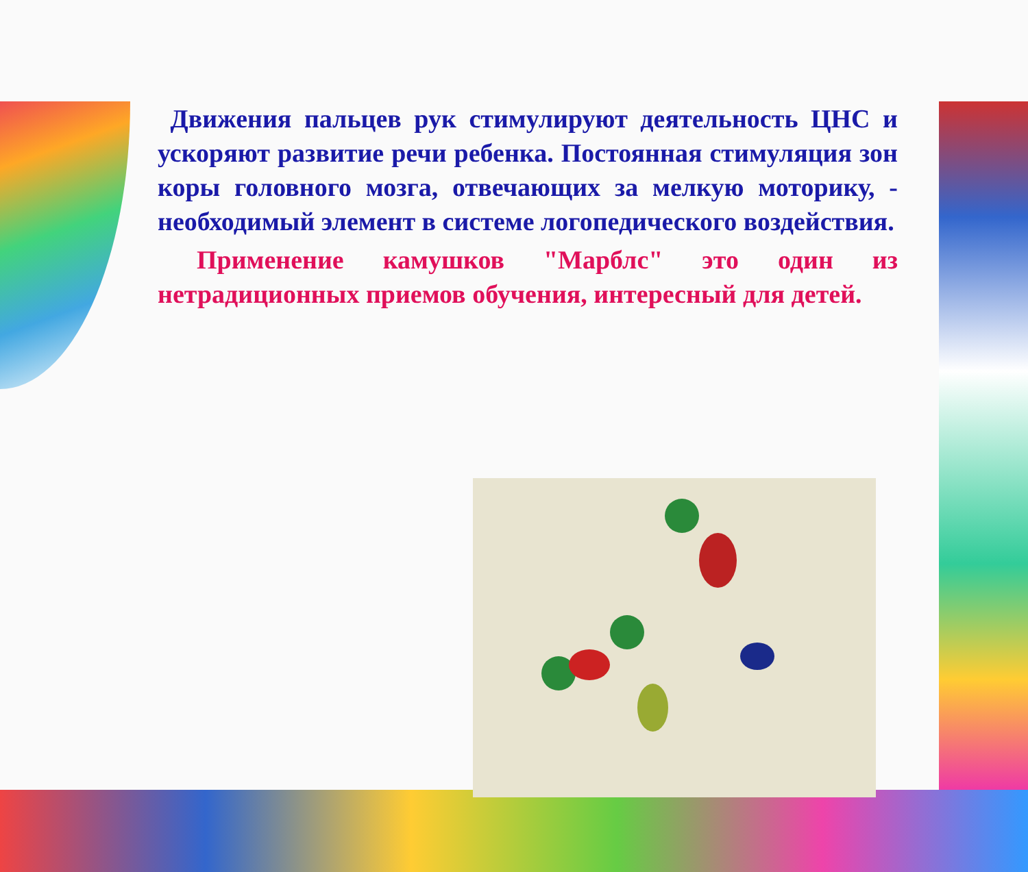Движения пальцев рук стимулируют деятельность ЦНС и ускоряют развитие речи ребенка. Постоянная стимуляция зон коры головного мозга, отвечающих за мелкую моторику, - необходимый элемент в системе логопедического воздействия.
Применение камушков "Марблс" это один из нетрадиционных приемов обучения, интересный для детей.